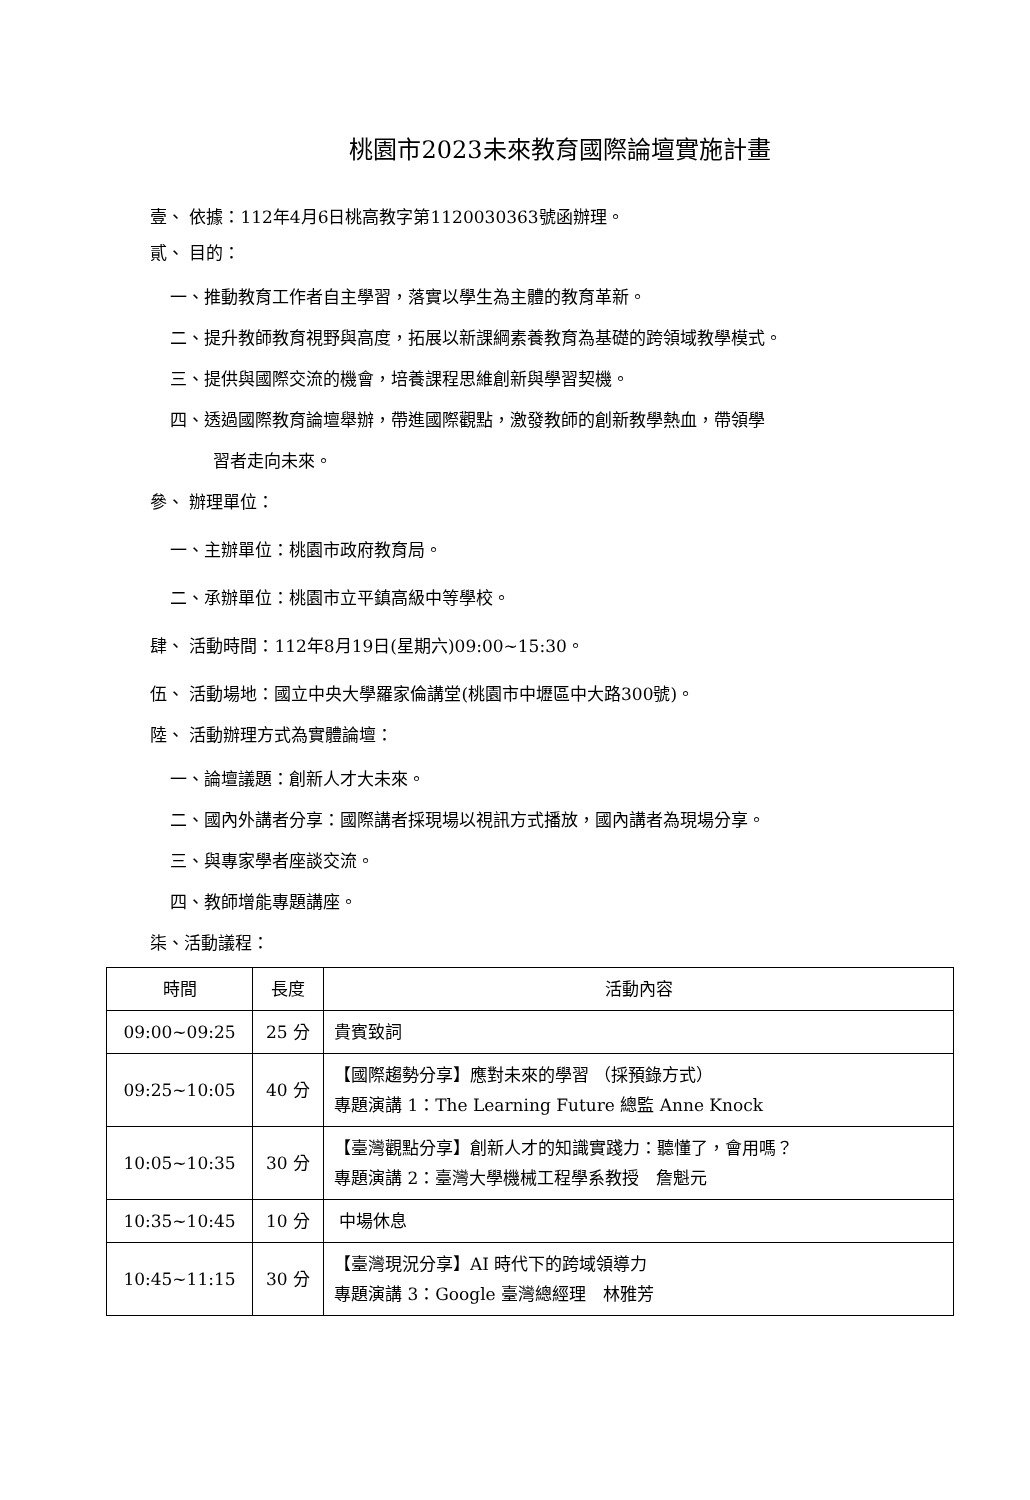桃園市2023未來教育國際論壇實施計畫
壹、 依據：112年4月6日桃高教字第1120030363號函辦理。
貳、 目的：
一、推動教育工作者自主學習，落實以學生為主體的教育革新。
二、提升教師教育視野與高度，拓展以新課綱素養教育為基礎的跨領域教學模式。
三、提供與國際交流的機會，培養課程思維創新與學習契機。
四、透過國際教育論壇舉辦，帶進國際觀點，激發教師的創新教學熱血，帶領學
習者走向未來。
參、 辦理單位：
一、主辦單位：桃園市政府教育局。
二、承辦單位：桃園市立平鎮高級中等學校。
肆、 活動時間：112年8月19日(星期六)09:00~15:30。
伍、 活動場地：國立中央大學羅家倫講堂(桃園市中壢區中大路300號)。
陸、 活動辦理方式為實體論壇：
一、論壇議題：創新人才大未來。
二、國內外講者分享：國際講者採現場以視訊方式播放，國內講者為現場分享。
三、與專家學者座談交流。
四、教師增能專題講座。
柒、活動議程：
| 時間 | 長度 | 活動內容 |
| --- | --- | --- |
| 09:00~09:25 | 25 分 | 貴賓致詞 |
| 09:25~10:05 | 40 分 | 【國際趨勢分享】應對未來的學習 （採預錄方式） 專題演講 1：The Learning Future 總監 Anne Knock |
| 10:05~10:35 | 30 分 | 【臺灣觀點分享】創新人才的知識實踐力：聽懂了，會用嗎？ 專題演講 2：臺灣大學機械工程學系教授 詹魁元 |
| 10:35~10:45 | 10 分 | 中場休息 |
| 10:45~11:15 | 30 分 | 【臺灣現況分享】AI 時代下的跨域領導力 專題演講 3：Google 臺灣總經理 林雅芳 |